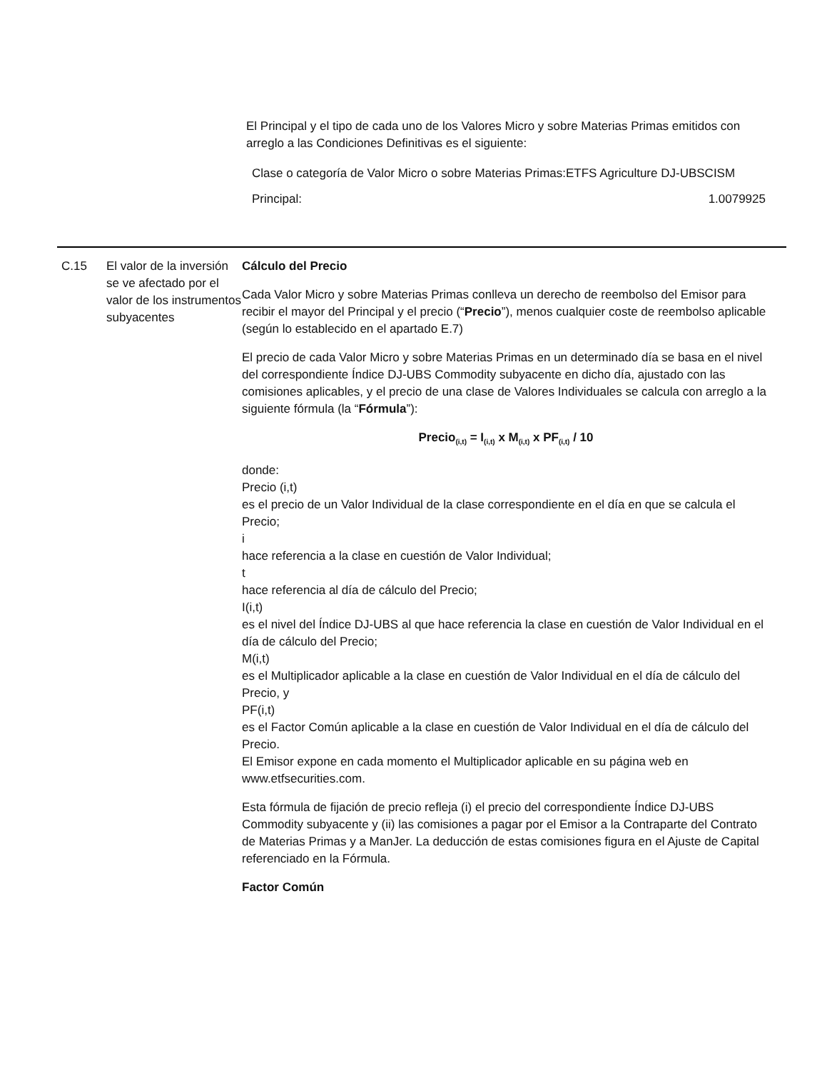El Principal y el tipo de cada uno de los Valores Micro y sobre Materias Primas emitidos con arreglo a las Condiciones Definitivas es el siguiente:
| Clase o categoría de Valor Micro o sobre Materias Primas: | ETFS Agriculture DJ-UBSCISM |
| Principal: | 1.0079925 |
C.15 El valor de la inversión se ve afectado por el valor de los instrumentos subyacentes
Cálculo del Precio
Cada Valor Micro y sobre Materias Primas conlleva un derecho de reembolso del Emisor para recibir el mayor del Principal y el precio (“Precio”), menos cualquier coste de reembolso aplicable (según lo establecido en el apartado E.7)
El precio de cada Valor Micro y sobre Materias Primas en un determinado día se basa en el nivel del correspondiente Índice DJ-UBS Commodity subyacente en dicho día, ajustado con las comisiones aplicables, y el precio de una clase de Valores Individuales se calcula con arreglo a la siguiente fórmula (la “Fórmula”):
Precio<sub>(i,t)</sub> = I<sub>(i,t)</sub> x M<sub>(i,t)</sub> x PF<sub>(i,t)</sub> / 10
donde:
Precio (i,t)
es el precio de un Valor Individual de la clase correspondiente en el día en que se calcula el Precio;
i
hace referencia a la clase en cuestión de Valor Individual;
t
hace referencia al día de cálculo del Precio;
I(i,t)
es el nivel del Índice DJ-UBS al que hace referencia la clase en cuestión de Valor Individual en el día de cálculo del Precio;
M(i,t)
es el Multiplicador aplicable a la clase en cuestión de Valor Individual en el día de cálculo del Precio, y
PF(i,t)
es el Factor Común aplicable a la clase en cuestión de Valor Individual en el día de cálculo del Precio.
El Emisor expone en cada momento el Multiplicador aplicable en su página web en www.etfsecurities.com.
Esta fórmula de fijación de precio refleja (i) el precio del correspondiente Índice DJ-UBS Commodity subyacente y (ii) las comisiones a pagar por el Emisor a la Contraparte del Contrato de Materias Primas y a ManJer. La deducción de estas comisiones figura en el Ajuste de Capital referenciado en la Fórmula.
Factor Común